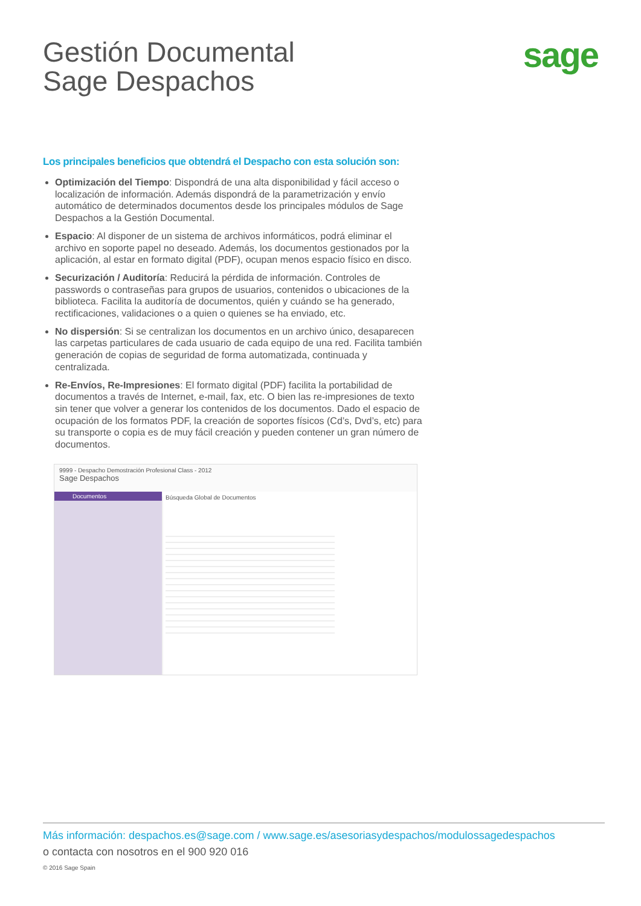Gestión Documental
Sage Despachos
sage
Los principales beneficios que obtendrá el Despacho con esta solución son:
Optimización del Tiempo: Dispondrá de una alta disponibilidad y fácil acceso o localización de información. Además dispondrá de la parametrización y envío automático de determinados documentos desde los principales módulos de Sage Despachos a la Gestión Documental.
Espacio: Al disponer de un sistema de archivos informáticos, podrá eliminar el archivo en soporte papel no deseado. Además, los documentos gestionados por la aplicación, al estar en formato digital (PDF), ocupan menos espacio físico en disco.
Securización / Auditoría: Reducirá la pérdida de información. Controles de passwords o contraseñas para grupos de usuarios, contenidos o ubicaciones de la biblioteca. Facilita la auditoría de documentos, quién y cuándo se ha generado, rectificaciones, validaciones o a quien o quienes se ha enviado, etc.
No dispersión: Si se centralizan los documentos en un archivo único, desaparecen las carpetas particulares de cada usuario de cada equipo de una red. Facilita también generación de copias de seguridad de forma automatizada, continuada y centralizada.
Re-Envíos, Re-Impresiones: El formato digital (PDF) facilita la portabilidad de documentos a través de Internet, e-mail, fax, etc. O bien las re-impresiones de texto sin tener que volver a generar los contenidos de los documentos. Dado el espacio de ocupación de los formatos PDF, la creación de soportes físicos (Cd’s, Dvd’s, etc) para su transporte o copia es de muy fácil creación y pueden contener un gran número de documentos.
9999 - Despacho Demostración Profesional Class - 2012
Sage Despachos
Documentos Búsqueda Global de Documentos
Más información: despachos.es@sage.com / www.sage.es/asesoriasydespachos/modulossagedespachos
o contacta con nosotros en el 900 920 016
© 2016 Sage Spain